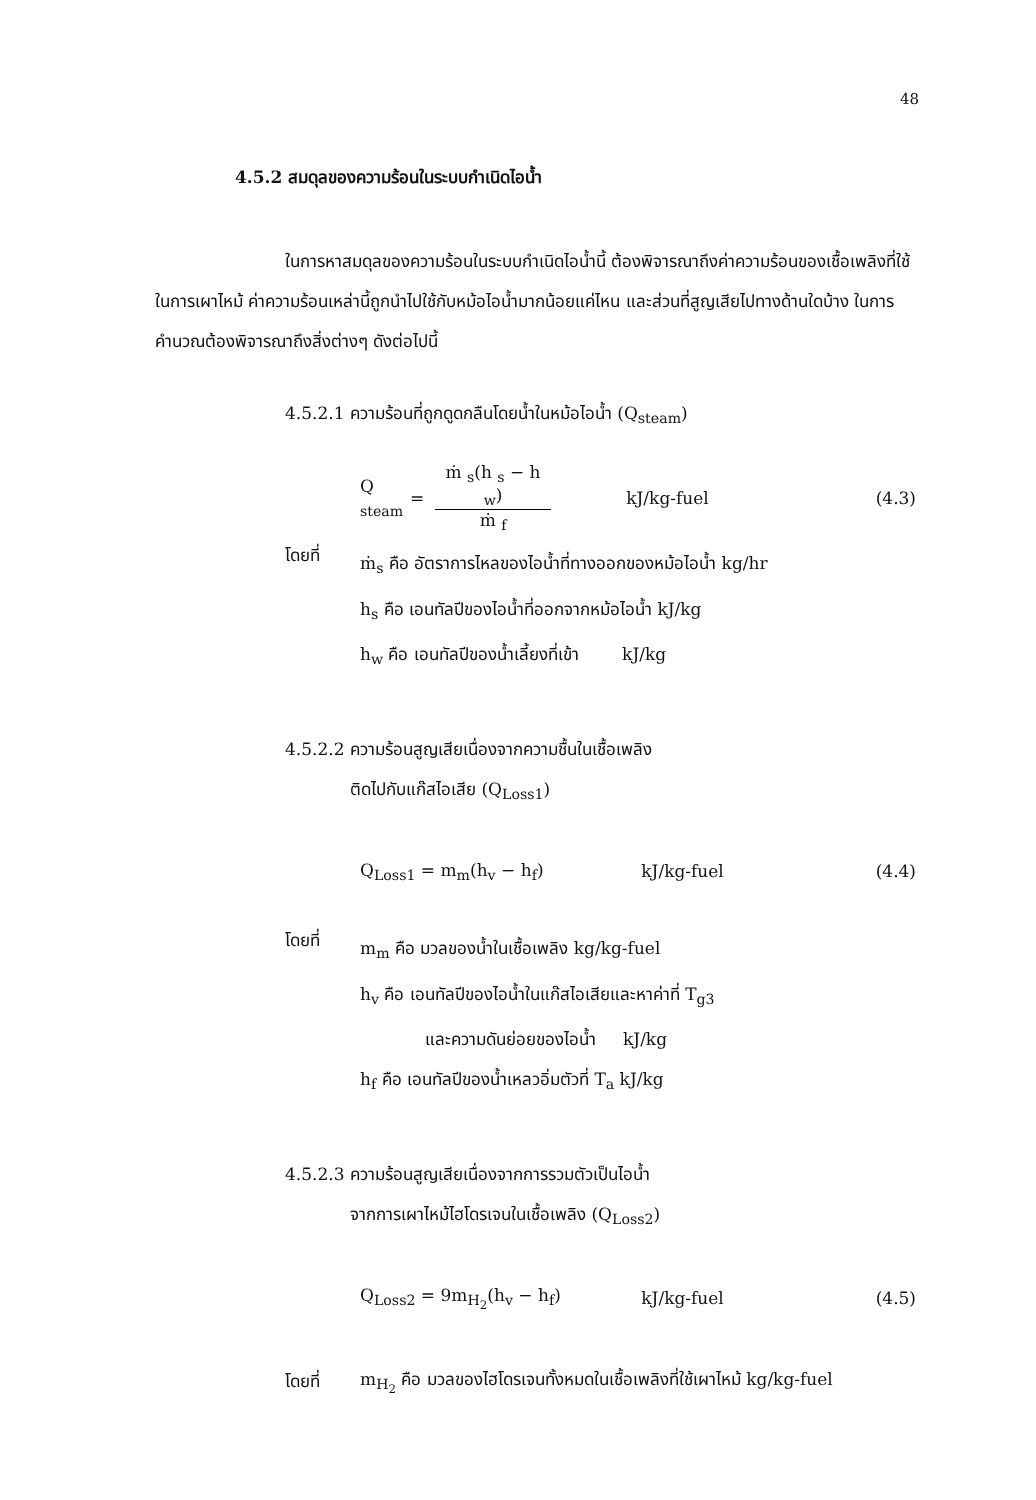48
4.5.2 สมดุลของความร้อนในระบบกำเนิดไอน้ำ
ในการหาสมดุลของความร้อนในระบบกำเนิดไอน้ำนี้ ต้องพิจารณาถึงค่าความร้อนของเชื้อเพลิงที่ใช้ในการเผาไหม้ ค่าความร้อนเหล่านี้ถูกนำไปใช้กับหม้อไอน้ำมากน้อยแค่ไหน และส่วนที่สูญเสียไปทางด้านใดบ้าง ในการคำนวณต้องพิจารณาถึงสิ่งต่างๆ ดังต่อไปนี้
4.5.2.1 ความร้อนที่ถูกดูดกลืนโดยน้ำในหม้อไอน้ำ (Q<sub>steam</sub>)
Q <sub>steam</sub> = ṁ <sub>s</sub>(h <sub>s</sub> − h <sub>w</sub>) ṁ <sub>f</sub> kJ/kg-fuel (4.3)
โดยที่
ṁ<sub>s</sub> คือ อัตราการไหลของไอน้ำที่ทางออกของหม้อไอน้ำ kg/hr
h<sub>s</sub> คือ เอนทัลปีของไอน้ำที่ออกจากหม้อไอน้ำ kJ/kg
h<sub>w</sub> คือ เอนทัลปีของน้ำเลี้ยงที่เข้า kJ/kg
4.5.2.2 ความร้อนสูญเสียเนื่องจากความชื้นในเชื้อเพลิง
ติดไปกับแก๊สไอเสีย (Q<sub>Loss1</sub>)
Q<sub>Loss1</sub> = m<sub>m</sub>(h<sub>v</sub> − h<sub>f</sub>) kJ/kg-fuel (4.4)
โดยที่
m<sub>m</sub> คือ มวลของน้ำในเชื้อเพลิง kg/kg-fuel
h<sub>v</sub> คือ เอนทัลปีของไอน้ำในแก๊สไอเสียและหาค่าที่ T<sub>g3</sub>
และความดันย่อยของไอน้ำ kJ/kg
h<sub>f</sub> คือ เอนทัลปีของน้ำเหลวอิ่มตัวที่ T<sub>a</sub> kJ/kg
4.5.2.3 ความร้อนสูญเสียเนื่องจากการรวมตัวเป็นไอน้ำ
จากการเผาไหม้ไฮโดรเจนในเชื้อเพลิง (Q<sub>Loss2</sub>)
Q<sub>Loss2</sub> = 9m<sub>H<sub>2</sub></sub>(h<sub>v</sub> − h<sub>f</sub>) kJ/kg-fuel (4.5)
โดยที่ m<sub>H<sub>2</sub></sub> คือ มวลของไฮโดรเจนทั้งหมดในเชื้อเพลิงที่ใช้เผาไหม้ kg/kg-fuel